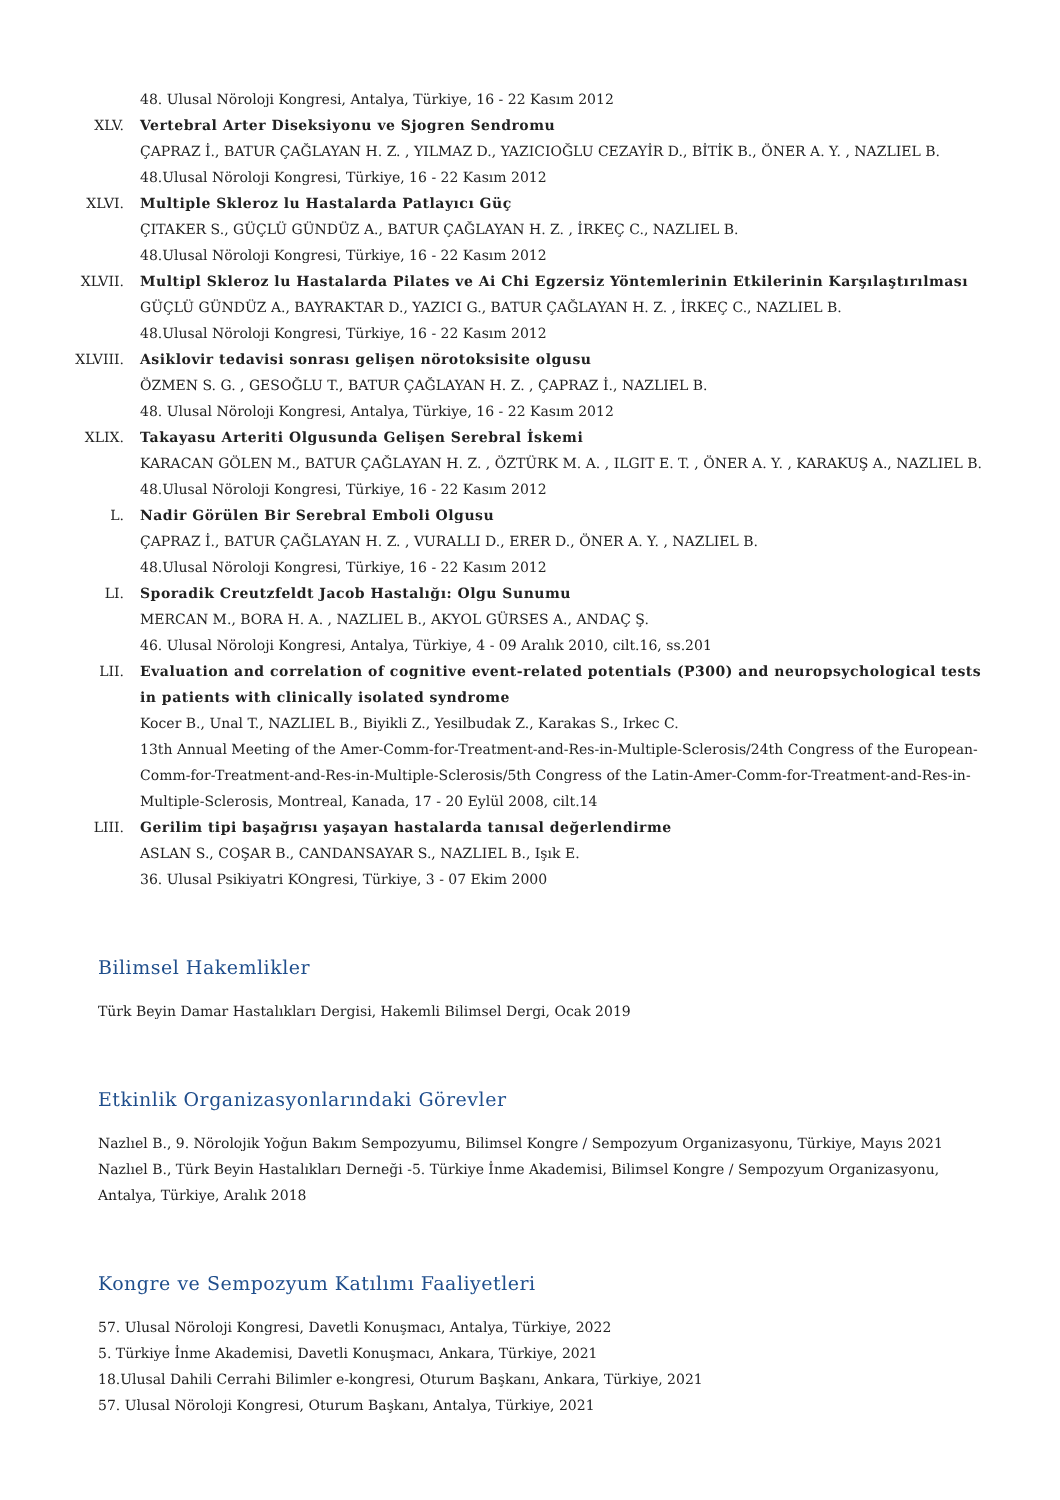48. Ulusal Nöroloji Kongresi, Antalya, Türkiye, 16 - 22 Kasım 2012
XLV. Vertebral Arter Diseksiyonu ve Sjogren Sendromu
ÇAPRAZ İ., BATUR ÇAĞLAYAN H. Z. , YILMAZ D., YAZICIOĞLU CEZAYİR D., BİTİK B., ÖNER A. Y. , NAZLIEL B.
48.Ulusal Nöroloji Kongresi, Türkiye, 16 - 22 Kasım 2012
XLVI. Multiple Skleroz lu Hastalarda Patlayıcı Güç
ÇITAKER S., GÜÇLÜ GÜNDÜZ A., BATUR ÇAĞLAYAN H. Z. , İRKEÇ C., NAZLIEL B.
48.Ulusal Nöroloji Kongresi, Türkiye, 16 - 22 Kasım 2012
XLVII. Multipl Skleroz lu Hastalarda Pilates ve Ai Chi Egzersiz Yöntemlerinin Etkilerinin Karşılaştırılması
GÜÇLÜ GÜNDÜZ A., BAYRAKTAR D., YAZICI G., BATUR ÇAĞLAYAN H. Z. , İRKEÇ C., NAZLIEL B.
48.Ulusal Nöroloji Kongresi, Türkiye, 16 - 22 Kasım 2012
XLVIII.
Asiklovir tedavisi sonrası gelişen nörotoksisite olgusu
ÖZMEN S. G. , GESOĞLU T., BATUR ÇAĞLAYAN H. Z. , ÇAPRAZ İ., NAZLIEL B.
48. Ulusal Nöroloji Kongresi, Antalya, Türkiye, 16 - 22 Kasım 2012
XLIX. Takayasu Arteriti Olgusunda Gelişen Serebral İskemi
KARACAN GÖLEN M., BATUR ÇAĞLAYAN H. Z. , ÖZTÜRK M. A. , ILGIT E. T. , ÖNER A. Y. , KARAKUŞ A., NAZLIEL B.
48.Ulusal Nöroloji Kongresi, Türkiye, 16 - 22 Kasım 2012
L. Nadir Görülen Bir Serebral Emboli Olgusu
ÇAPRAZ İ., BATUR ÇAĞLAYAN H. Z. , VURALLI D., ERER D., ÖNER A. Y. , NAZLIEL B.
48.Ulusal Nöroloji Kongresi, Türkiye, 16 - 22 Kasım 2012
LI. Sporadik Creutzfeldt Jacob Hastalığı: Olgu Sunumu
MERCAN M., BORA H. A. , NAZLIEL B., AKYOL GÜRSES A., ANDAÇ Ş.
46. Ulusal Nöroloji Kongresi, Antalya, Türkiye, 4 - 09 Aralık 2010, cilt.16, ss.201
LII. Evaluation and correlation of cognitive event-related potentials (P300) and neuropsychological tests in patients with clinically isolated syndrome
Kocer B., Unal T., NAZLIEL B., Biyikli Z., Yesilbudak Z., Karakas S., Irkec C.
13th Annual Meeting of the Amer-Comm-for-Treatment-and-Res-in-Multiple-Sclerosis/24th Congress of the European-Comm-for-Treatment-and-Res-in-Multiple-Sclerosis/5th Congress of the Latin-Amer-Comm-for-Treatment-and-Res-in-Multiple-Sclerosis, Montreal, Kanada, 17 - 20 Eylül 2008, cilt.14
LIII. Gerilim tipi başağrısı yaşayan hastalarda tanısal değerlendirme
ASLAN S., COŞAR B., CANDANSAYAR S., NAZLIEL B., Işık E.
36. Ulusal Psikiyatri KOngresi, Türkiye, 3 - 07 Ekim 2000
Bilimsel Hakemlikler
Türk Beyin Damar Hastalıkları Dergisi, Hakemli Bilimsel Dergi, Ocak 2019
Etkinlik Organizasyonlarındaki Görevler
Nazlıel B., 9. Nörolojik Yoğun Bakım Sempozyumu, Bilimsel Kongre / Sempozyum Organizasyonu, Türkiye, Mayıs 2021
Nazlıel B., Türk Beyin Hastalıkları Derneği -5. Türkiye İnme Akademisi, Bilimsel Kongre / Sempozyum Organizasyonu, Antalya, Türkiye, Aralık 2018
Kongre ve Sempozyum Katılımı Faaliyetleri
57. Ulusal Nöroloji Kongresi, Davetli Konuşmacı, Antalya, Türkiye, 2022
5. Türkiye İnme Akademisi, Davetli Konuşmacı, Ankara, Türkiye, 2021
18.Ulusal Dahili Cerrahi Bilimler e-kongresi, Oturum Başkanı, Ankara, Türkiye, 2021
57. Ulusal Nöroloji Kongresi, Oturum Başkanı, Antalya, Türkiye, 2021